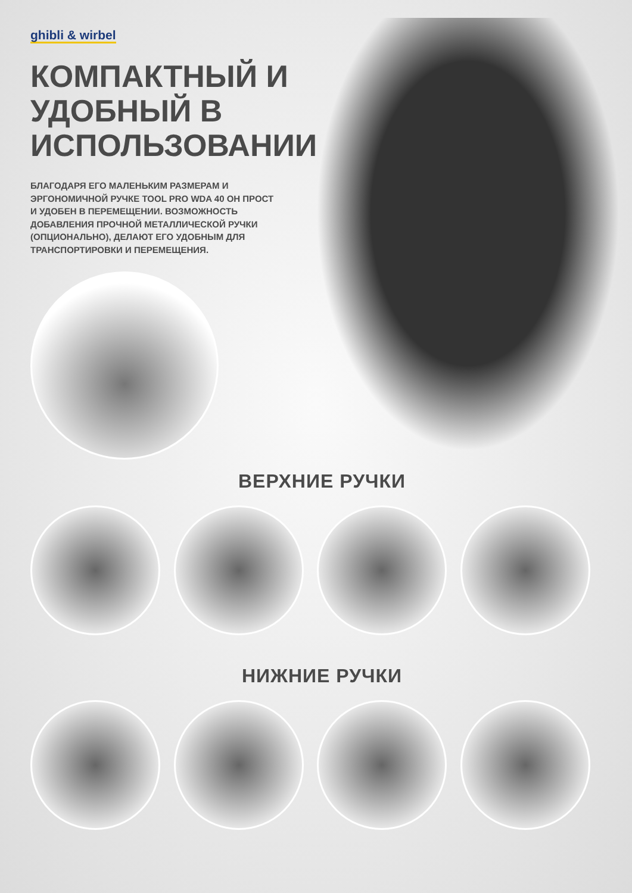ghibli & wirbel
КОМПАКТНЫЙ И УДОБНЫЙ В ИСПОЛЬЗОВАНИИ
БЛАГОДАРЯ ЕГО МАЛЕНЬКИМ РАЗМЕРАМ И ЭРГОНОМИЧНОЙ РУЧКЕ TOOL PRO WDA 40 ОН ПРОСТ И УДОБЕН В ПЕРЕМЕЩЕНИИ. ВОЗМОЖНОСТЬ ДОБАВЛЕНИЯ ПРОЧНОЙ МЕТАЛЛИЧЕСКОЙ РУЧКИ (ОПЦИОНАЛЬНО), ДЕЛАЮТ ЕГО УДОБНЫМ ДЛЯ ТРАНСПОРТИРОВКИ И ПЕРЕМЕЩЕНИЯ.
ВЕРХНИЕ РУЧКИ
НИЖНИЕ РУЧКИ